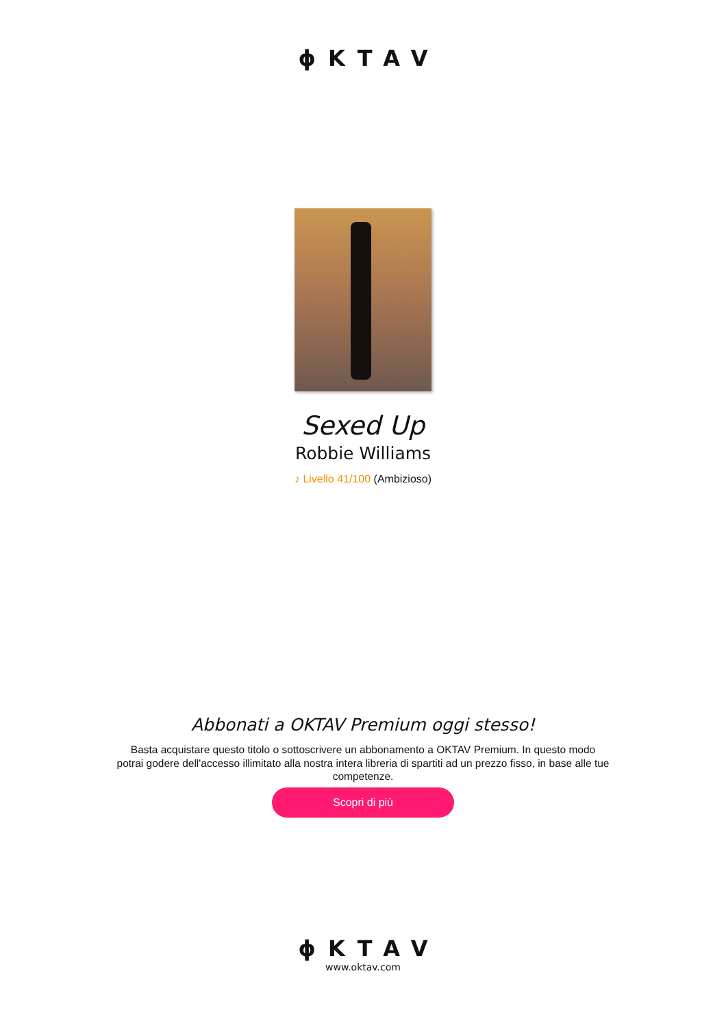ϕKTAV
Sexed Up
Robbie Williams
♪ Livello 41/100 (Ambizioso)
Abbonati a OKTAV Premium oggi stesso!
Basta acquistare questo titolo o sottoscrivere un abbonamento a OKTAV Premium. In questo modo potrai godere dell'accesso illimitato alla nostra intera libreria di spartiti ad un prezzo fisso, in base alle tue competenze.
Scopri di più
ϕKTAV
www.oktav.com